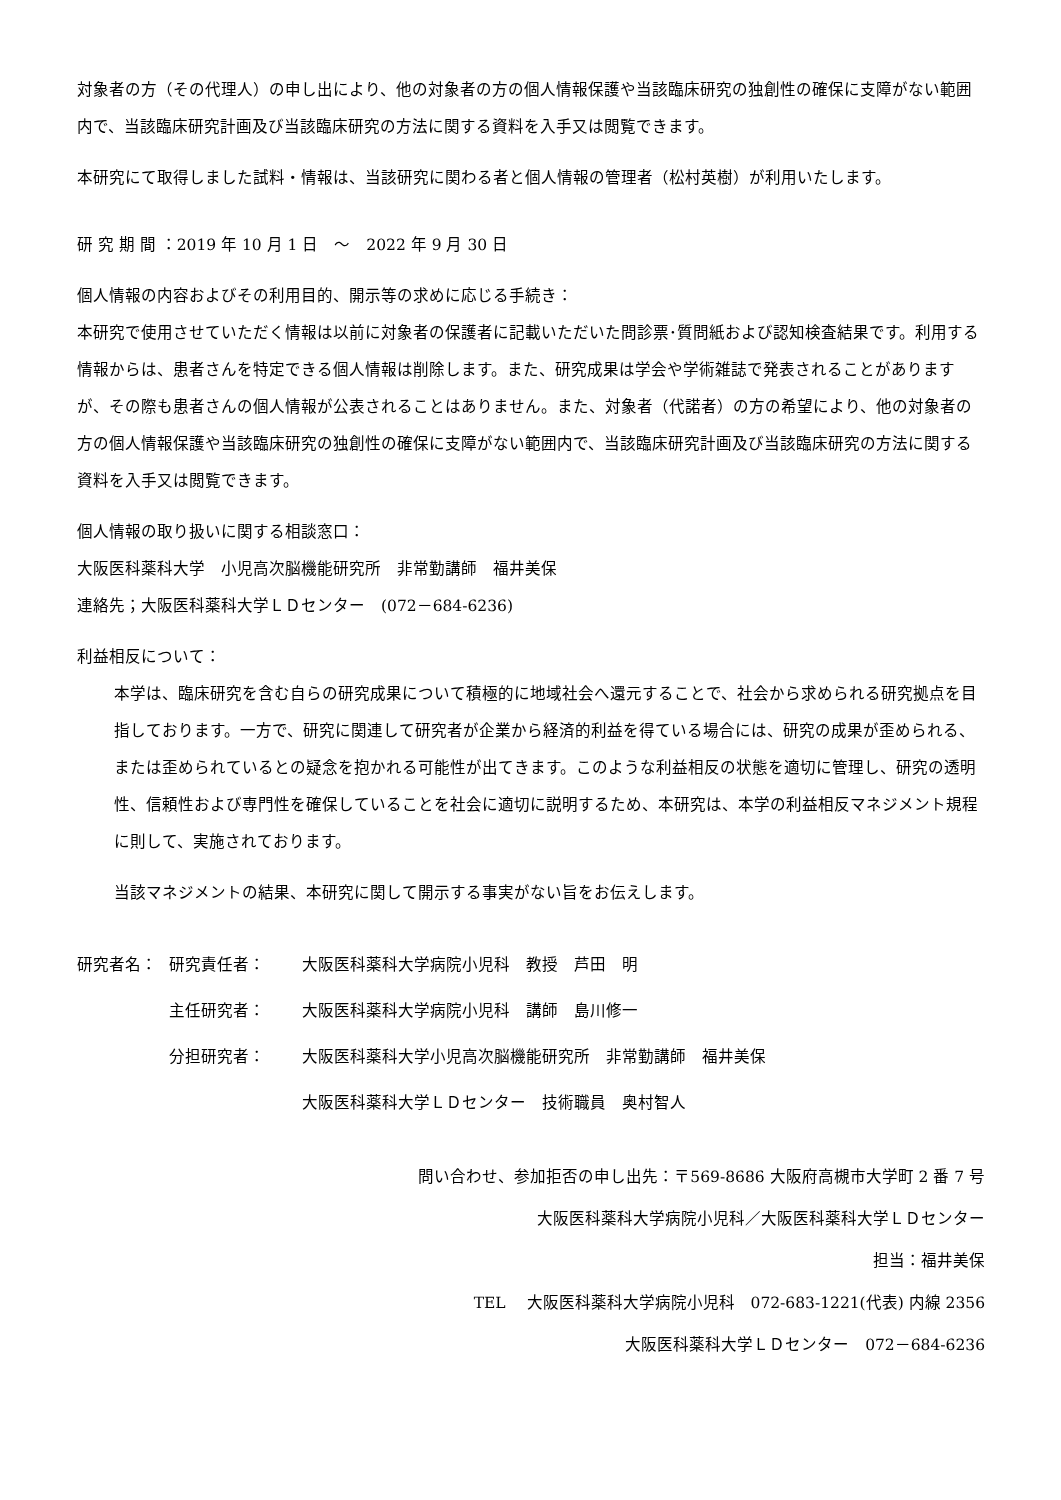対象者の方（その代理人）の申し出により、他の対象者の方の個人情報保護や当該臨床研究の独創性の確保に支障がない範囲内で、当該臨床研究計画及び当該臨床研究の方法に関する資料を入手又は閲覧できます。
本研究にて取得しました試料・情報は、当該研究に関わる者と個人情報の管理者（松村英樹）が利用いたします。
研 究 期 間 ：2019 年 10 月 1 日　～　2022 年 9 月 30 日
個人情報の内容およびその利用目的、開示等の求めに応じる手続き：
本研究で使用させていただく情報は以前に対象者の保護者に記載いただいた問診票･質問紙および認知検査結果です。利用する情報からは、患者さんを特定できる個人情報は削除します。また、研究成果は学会や学術雑誌で発表されることがありますが、その際も患者さんの個人情報が公表されることはありません。また、対象者（代諾者）の方の希望により、他の対象者の方の個人情報保護や当該臨床研究の独創性の確保に支障がない範囲内で、当該臨床研究計画及び当該臨床研究の方法に関する資料を入手又は閲覧できます。
個人情報の取り扱いに関する相談窓口：
大阪医科薬科大学　小児高次脳機能研究所　非常勤講師　福井美保
連絡先；大阪医科薬科大学ＬＤセンター　(072－684-6236)
利益相反について：
本学は、臨床研究を含む自らの研究成果について積極的に地域社会へ還元することで、社会から求められる研究拠点を目指しております。一方で、研究に関連して研究者が企業から経済的利益を得ている場合には、研究の成果が歪められる、または歪められているとの疑念を抱かれる可能性が出てきます。このような利益相反の状態を適切に管理し、研究の透明性、信頼性および専門性を確保していることを社会に適切に説明するため、本研究は、本学の利益相反マネジメント規程に則して、実施されております。
当該マネジメントの結果、本研究に関して開示する事実がない旨をお伝えします。
研究者名： 研究責任者： 大阪医科薬科大学病院小児科　教授　芦田　明
主任研究者： 大阪医科薬科大学病院小児科　講師　島川修一
分担研究者： 大阪医科薬科大学小児高次脳機能研究所　非常勤講師　福井美保
大阪医科薬科大学ＬＤセンター　技術職員　奥村智人
問い合わせ、参加拒否の申し出先：〒569-8686 大阪府高槻市大学町 2 番 7 号
大阪医科薬科大学病院小児科／大阪医科薬科大学ＬＤセンター
担当：福井美保
TEL　 大阪医科薬科大学病院小児科　072-683-1221(代表) 内線 2356
大阪医科薬科大学ＬＤセンター　072－684-6236